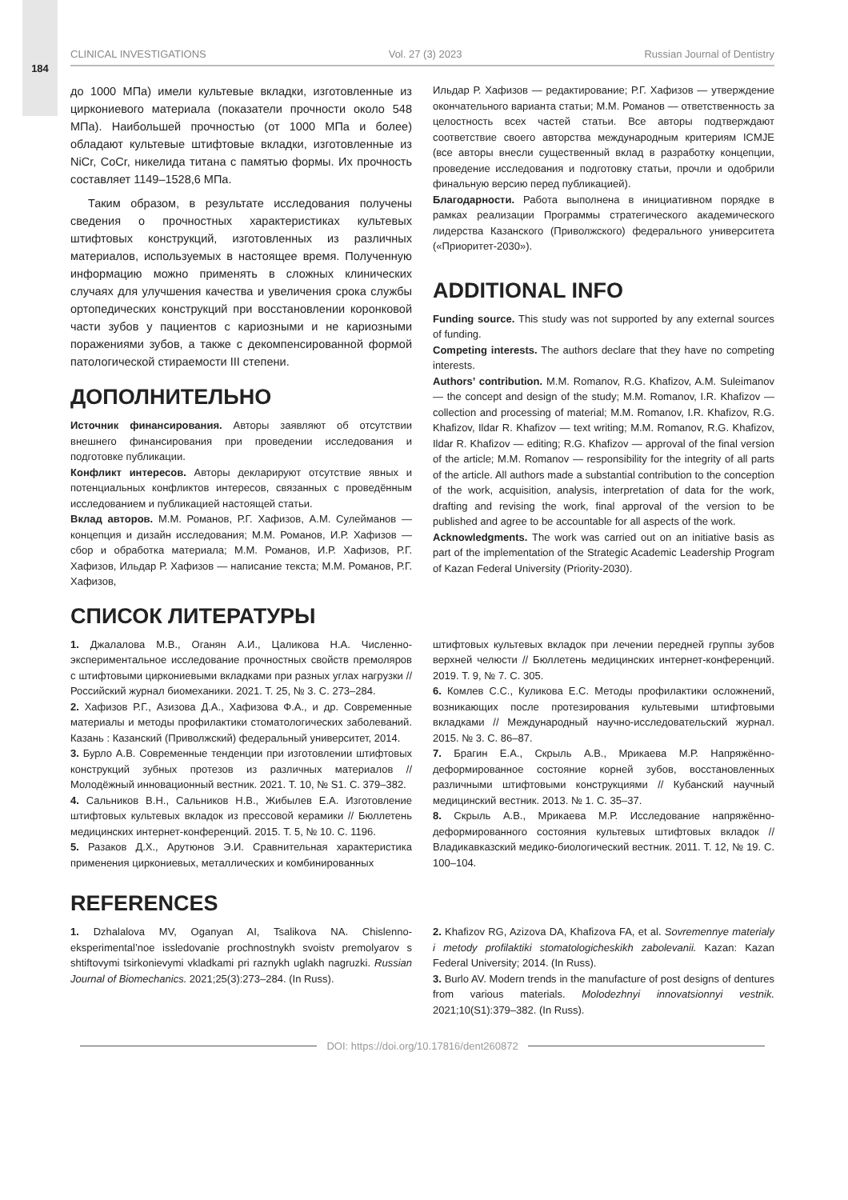184
CLINICAL INVESTIGATIONS Vol. 27 (3) 2023 Russian Journal of Dentistry
до 1000 МПа) имели культевые вкладки, изготовленные из циркониевого материала (показатели прочности около 548 МПа). Наибольшей прочностью (от 1000 МПа и более) обладают культевые штифтовые вкладки, изготовленные из NiCr, CoCr, никелида титана с памятью формы. Их прочность составляет 1149–1528,6 МПа.
Таким образом, в результате исследования получены сведения о прочностных характеристиках культевых штифтовых конструкций, изготовленных из различных материалов, используемых в настоящее время. Полученную информацию можно применять в сложных клинических случаях для улучшения качества и увеличения срока службы ортопедических конструкций при восстановлении коронковой части зубов у пациентов с кариозными и не кариозными поражениями зубов, а также с декомпенсированной формой патологической стираемости III степени.
ДОПОЛНИТЕЛЬНО
Источник финансирования. Авторы заявляют об отсутствии внешнего финансирования при проведении исследования и подготовке публикации.
Конфликт интересов. Авторы декларируют отсутствие явных и потенциальных конфликтов интересов, связанных с проведённым исследованием и публикацией настоящей статьи.
Вклад авторов. М.М. Романов, Р.Г. Хафизов, А.М. Сулейманов — концепция и дизайн исследования; М.М. Романов, И.Р. Хафизов — сбор и обработка материала; М.М. Романов, И.Р. Хафизов, Р.Г. Хафизов, Ильдар Р. Хафизов — написание текста; М.М. Романов, Р.Г. Хафизов,
Ильдар Р. Хафизов — редактирование; Р.Г. Хафизов — утверждение окончательного варианта статьи; М.М. Романов — ответственность за целостность всех частей статьи. Все авторы подтверждают соответствие своего авторства международным критериям ICMJE (все авторы внесли существенный вклад в разработку концепции, проведение исследования и подготовку статьи, прочли и одобрили финальную версию перед публикацией).
Благодарности. Работа выполнена в инициативном порядке в рамках реализации Программы стратегического академического лидерства Казанского (Приволжского) федерального университета («Приоритет-2030»).
ADDITIONAL INFO
Funding source. This study was not supported by any external sources of funding.
Competing interests. The authors declare that they have no competing interests.
Authors’ contribution. M.M. Romanov, R.G. Khafizov, A.M. Suleimanov — the concept and design of the study; M.M. Romanov, I.R. Khafizov — collection and processing of material; M.M. Romanov, I.R. Khafizov, R.G. Khafizov, Ildar R. Khafizov — text writing; M.M. Romanov, R.G. Khafizov, Ildar R. Khafizov — editing; R.G. Khafizov — approval of the final version of the article; M.M. Romanov — responsibility for the integrity of all parts of the article. All authors made a substantial contribution to the conception of the work, acquisition, analysis, interpretation of data for the work, drafting and revising the work, final approval of the version to be published and agree to be accountable for all aspects of the work.
Acknowledgments. The work was carried out on an initiative basis as part of the implementation of the Strategic Academic Leadership Program of Kazan Federal University (Priority-2030).
СПИСОК ЛИТЕРАТУРЫ
1. Джалалова М.В., Оганян А.И., Цаликова Н.А. Численно-экспериментальное исследование прочностных свойств премоляров с штифтовыми циркониевыми вкладками при разных углах нагрузки // Российский журнал биомеханики. 2021. Т. 25, № 3. С. 273–284.
2. Хафизов Р.Г., Азизова Д.А., Хафизова Ф.А., и др. Современные материалы и методы профилактики стоматологических заболеваний. Казань : Казанский (Приволжский) федеральный университет, 2014.
3. Бурло А.В. Современные тенденции при изготовлении штифтовых конструкций зубных протезов из различных материалов // Молодёжный инновационный вестник. 2021. Т. 10, № S1. С. 379–382.
4. Сальников В.Н., Сальников Н.В., Жибылев Е.А. Изготовление штифтовых культевых вкладок из прессовой керамики // Бюллетень медицинских интернет-конференций. 2015. Т. 5, № 10. С. 1196.
5. Разаков Д.Х., Арутюнов Э.И. Сравнительная характеристика применения циркониевых, металлических и комбинированных
штифтовых культевых вкладок при лечении передней группы зубов верхней челюсти // Бюллетень медицинских интернет-конференций. 2019. Т. 9, № 7. С. 305.
6. Комлев С.С., Куликова Е.С. Методы профилактики осложнений, возникающих после протезирования культевыми штифтовыми вкладками // Международный научно-исследовательский журнал. 2015. № 3. С. 86–87.
7. Брагин Е.А., Скрыль А.В., Мрикаева М.Р. Напряжённо-деформированное состояние корней зубов, восстановленных различными штифтовыми конструкциями // Кубанский научный медицинский вестник. 2013. № 1. С. 35–37.
8. Скрыль А.В., Мрикаева М.Р. Исследование напряжённо-деформированного состояния культевых штифтовых вкладок // Владикавказский медико-биологический вестник. 2011. Т. 12, № 19. С. 100–104.
REFERENCES
1. Dzhalalova MV, Oganyan AI, Tsalikova NA. Chislenno-eksperimental’noe issledovanie prochnostnykh svoistv premolyarov s shtiftovymi tsirkonievymi vkladkami pri raznykh uglakh nagruzki. Russian Journal of Biomechanics. 2021;25(3):273–284. (In Russ).
2. Khafizov RG, Azizova DA, Khafizova FA, et al. Sovremennye materialy i metody profilaktiki stomatologicheskikh zabolevanii. Kazan: Kazan Federal University; 2014. (In Russ).
3. Burlo AV. Modern trends in the manufacture of post designs of dentures from various materials. Molodezhnyi innovatsionnyi vestnik. 2021;10(S1):379–382. (In Russ).
DOI: https://doi.org/10.17816/dent260872